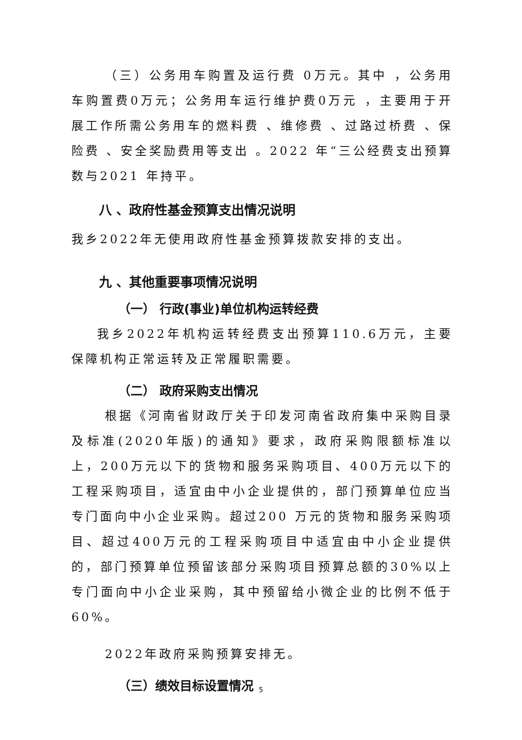（三）公务用车购置及运行费 0万元。其中 ，公务用车购置费0万元；公务用车运行维护费0万元 ，主要用于开展工作所需公务用车的燃料费 、维修费 、过路过桥费 、保险费 、安全奖励费用等支出 。2022 年“三公经费支出预算数与2021 年持平。
八 、政府性基金预算支出情况说明
我乡2022年无使用政府性基金预算拨款安排的支出。
九 、其他重要事项情况说明
（一） 行政(事业)单位机构运转经费
我乡2022年机构运转经费支出预算110.6万元，主要保障机构正常运转及正常履职需要。
（二） 政府采购支出情况
根据《河南省财政厅关于印发河南省政府集中采购目录及标准(2020年版)的通知》要求，政府采购限额标准以上，200万元以下的货物和服务采购项目、400万元以下的工程采购项目，适宜由中小企业提供的，部门预算单位应当专门面向中小企业采购。超过200 万元的货物和服务采购项目、超过400万元的工程采购项目中适宜由中小企业提供的，部门预算单位预留该部分采购项目预算总额的30%以上专门面向中小企业采购，其中预留给小微企业的比例不低于60%。
2022年政府采购预算安排无。
（三）绩效目标设置情况
5